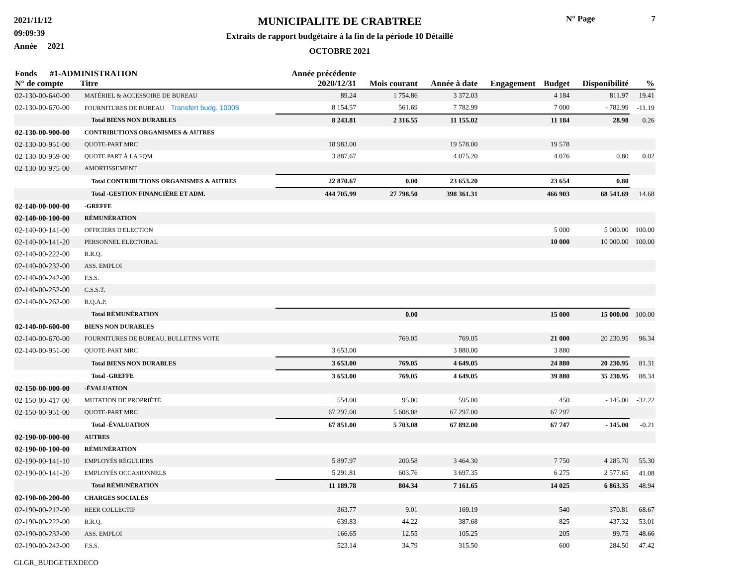2021/11/12
09:09:39
Année 2021
MUNICIPALITE DE CRABTREE
Extraits de rapport budgétaire à la fin de la période 10 Détaillé
OCTOBRE 2021
N° Page 7
| Fonds #1-ADMINISTRATION N° de compte Titre | | Année précédente 2020/12/31 | Mois courant | Année à date | Engagement | Budget | Disponibilité | % |
| --- | --- | --- | --- | --- | --- | --- | --- | --- |
| 02-130-00-640-00 | MATÉRIEL & ACCESSOIRE DE BUREAU | 89.24 | 1 754.86 | 3 372.03 | | 4 184 | 811.97 | 19.41 |
| 02-130-00-670-00 | FOURNITURES DE BUREAU Transfert budg. 1000$ | 8 154.57 | 561.69 | 7 782.99 | | 7 000 | - 782.99 | -11.19 |
| | Total BIENS NON DURABLES | 8 243.81 | 2 316.55 | 11 155.02 | | 11 184 | 28.98 | 0.26 |
| 02-130-00-900-00 | CONTRIBUTIONS ORGANISMES & AUTRES | | | | | | | |
| 02-130-00-951-00 | QUOTE-PART MRC | 18 983.00 | | 19 578.00 | | 19 578 | | |
| 02-130-00-959-00 | QUOTE PART À LA FQM | 3 887.67 | | 4 075.20 | | 4 076 | 0.80 | 0.02 |
| 02-130-00-975-00 | AMORTISSEMENT | | | | | | | |
| | Total CONTRIBUTIONS ORGANISMES & AUTRES | 22 870.67 | 0.00 | 23 653.20 | | 23 654 | 0.80 | |
| | Total -GESTION FINANCIÈRE ET ADM. | 444 705.99 | 27 798.50 | 398 361.31 | | 466 903 | 68 541.69 | 14.68 |
| 02-140-00-000-00 | -GREFFE | | | | | | | |
| 02-140-00-100-00 | RÉMUNÉRATION | | | | | | | |
| 02-140-00-141-00 | OFFICIERS D'ELECTION | | | | | 5 000 | 5 000.00 | 100.00 |
| 02-140-00-141-20 | PERSONNEL ELECTORAL | | | | | 10 000 | 10 000.00 | 100.00 |
| 02-140-00-222-00 | R.R.Q. | | | | | | | |
| 02-140-00-232-00 | ASS. EMPLOI | | | | | | | |
| 02-140-00-242-00 | F.S.S. | | | | | | | |
| 02-140-00-252-00 | C.S.S.T. | | | | | | | |
| 02-140-00-262-00 | R.Q.A.P. | | | | | | | |
| | Total RÉMUNÉRATION | | 0.00 | | | 15 000 | 15 000.00 | 100.00 |
| 02-140-00-600-00 | BIENS NON DURABLES | | | | | | | |
| 02-140-00-670-00 | FOURNITURES DE BUREAU, BULLETINS VOTE | | 769.05 | 769.05 | | 21 000 | 20 230.95 | 96.34 |
| 02-140-00-951-00 | QUOTE-PART MRC | 3 653.00 | | 3 880.00 | | 3 880 | | |
| | Total BIENS NON DURABLES | 3 653.00 | 769.05 | 4 649.05 | | 24 880 | 20 230.95 | 81.31 |
| | Total -GREFFE | 3 653.00 | 769.05 | 4 649.05 | | 39 880 | 35 230.95 | 88.34 |
| 02-150-00-000-00 | -ÉVALUATION | | | | | | | |
| 02-150-00-417-00 | MUTATION DE PROPRIÉTÉ | 554.00 | 95.00 | 595.00 | | 450 | - 145.00 | -32.22 |
| 02-150-00-951-00 | QUOTE-PART MRC | 67 297.00 | 5 608.08 | 67 297.00 | | 67 297 | | |
| | Total -ÉVALUATION | 67 851.00 | 5 703.08 | 67 892.00 | | 67 747 | - 145.00 | -0.21 |
| 02-190-00-000-00 | AUTRES | | | | | | | |
| 02-190-00-100-00 | RÉMUNÉRATION | | | | | | | |
| 02-190-00-141-10 | EMPLOYÉS RÉGULIERS | 5 897.97 | 200.58 | 3 464.30 | | 7 750 | 4 285.70 | 55.30 |
| 02-190-00-141-20 | EMPLOYÉS OCCASIONNELS | 5 291.81 | 603.76 | 3 697.35 | | 6 275 | 2 577.65 | 41.08 |
| | Total RÉMUNÉRATION | 11 189.78 | 804.34 | 7 161.65 | | 14 025 | 6 863.35 | 48.94 |
| 02-190-00-200-00 | CHARGES SOCIALES | | | | | | | |
| 02-190-00-212-00 | REER COLLECTIF | 363.77 | 9.01 | 169.19 | | 540 | 370.81 | 68.67 |
| 02-190-00-222-00 | R.R.Q. | 639.83 | 44.22 | 387.68 | | 825 | 437.32 | 53.01 |
| 02-190-00-232-00 | ASS. EMPLOI | 166.65 | 12.55 | 105.25 | | 205 | 99.75 | 48.66 |
| 02-190-00-242-00 | F.S.S. | 523.14 | 34.79 | 315.50 | | 600 | 284.50 | 47.42 |
GLGR_BUDGETEXDECO